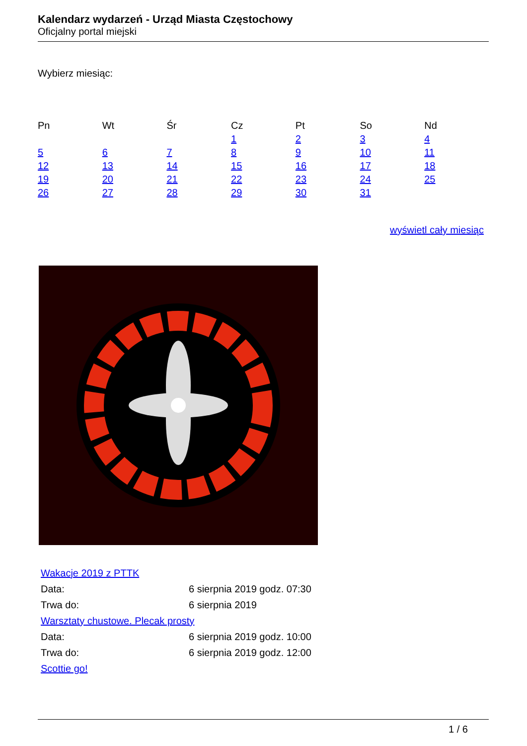Kalendarz wydarzeń - Urząd Miasta Częstochowy
Oficjalny portal miejski
Wybierz miesiąc:
| Pn | Wt | Śr | Cz | Pt | So | Nd |
| --- | --- | --- | --- | --- | --- | --- |
| | | | 1 | 2 | 3 | 4 |
| 5 | 6 | 7 | 8 | 9 | 10 | 11 |
| 12 | 13 | 14 | 15 | 16 | 17 | 18 |
| 19 | 20 | 21 | 22 | 23 | 24 | 25 |
| 26 | 27 | 28 | 29 | 30 | 31 | |
wyświetl cały miesiąc
| Wakacje 2019 z PTTK | |
| Data: | 6 sierpnia 2019 godz. 07:30 |
| Trwa do: | 6 sierpnia 2019 |
| Warsztaty chustowe. Plecak prosty | |
| Data: | 6 sierpnia 2019 godz. 10:00 |
| Trwa do: | 6 sierpnia 2019 godz. 12:00 |
| Scottie go! | |
1 / 6